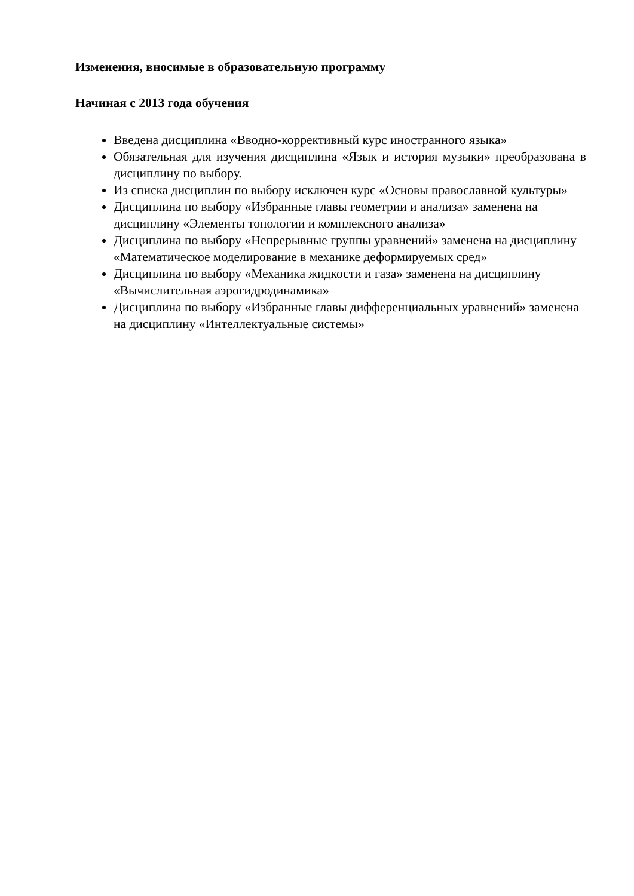Изменения, вносимые в образовательную программу
Начиная с 2013 года обучения
Введена дисциплина «Вводно-коррективный курс иностранного языка»
Обязательная для изучения дисциплина «Язык и история музыки» преобразована в дисциплину по выбору.
Из списка дисциплин по выбору исключен курс «Основы православной культуры»
Дисциплина по выбору «Избранные главы геометрии и анализа» заменена на дисциплину «Элементы топологии и комплексного анализа»
Дисциплина по выбору «Непрерывные группы уравнений» заменена на дисциплину «Математическое моделирование в механике деформируемых сред»
Дисциплина по выбору «Механика жидкости и газа» заменена на дисциплину «Вычислительная аэрогидродинамика»
Дисциплина по выбору «Избранные главы дифференциальных уравнений» заменена на дисциплину «Интеллектуальные системы»